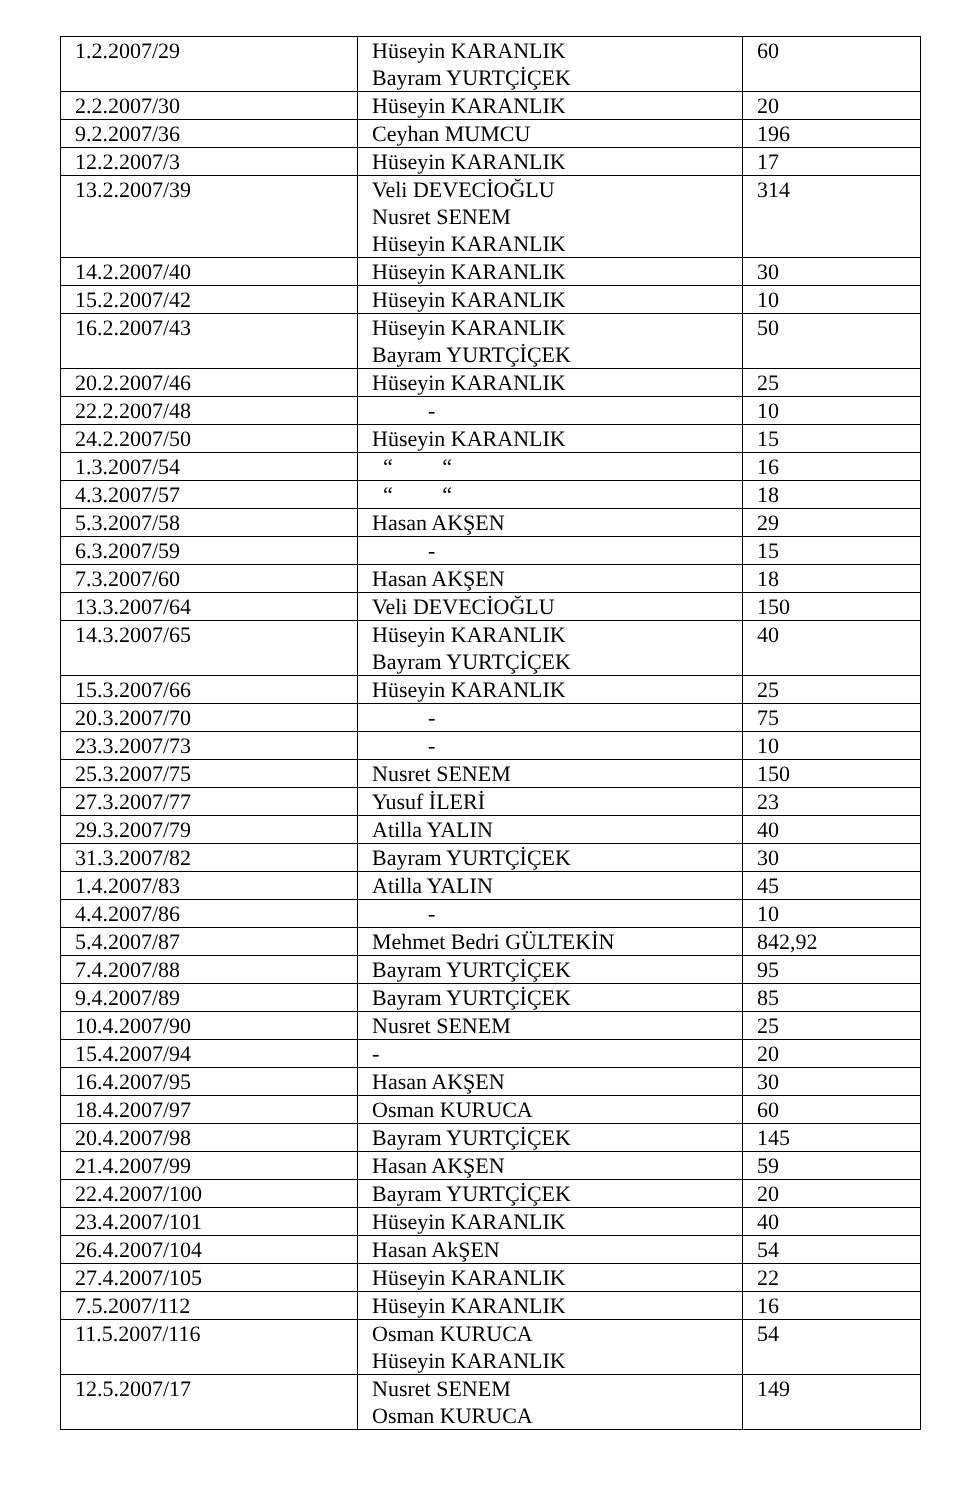| 1.2.2007/29 | Hüseyin KARANLIK Bayram YURTÇİÇEK | 60 |
| 2.2.2007/30 | Hüseyin KARANLIK | 20 |
| 9.2.2007/36 | Ceyhan MUMCU | 196 |
| 12.2.2007/3 | Hüseyin KARANLIK | 17 |
| 13.2.2007/39 | Veli DEVECİOĞLU Nusret SENEM Hüseyin KARANLIK | 314 |
| 14.2.2007/40 | Hüseyin KARANLIK | 30 |
| 15.2.2007/42 | Hüseyin KARANLIK | 10 |
| 16.2.2007/43 | Hüseyin KARANLIK Bayram YURTÇİÇEK | 50 |
| 20.2.2007/46 | Hüseyin KARANLIK | 25 |
| 22.2.2007/48 | - | 10 |
| 24.2.2007/50 | Hüseyin KARANLIK | 15 |
| 1.3.2007/54 | “ “ | 16 |
| 4.3.2007/57 | “ “ | 18 |
| 5.3.2007/58 | Hasan AKŞEN | 29 |
| 6.3.2007/59 | - | 15 |
| 7.3.2007/60 | Hasan AKŞEN | 18 |
| 13.3.2007/64 | Veli DEVECİOĞLU | 150 |
| 14.3.2007/65 | Hüseyin KARANLIK Bayram YURTÇİÇEK | 40 |
| 15.3.2007/66 | Hüseyin KARANLIK | 25 |
| 20.3.2007/70 | - | 75 |
| 23.3.2007/73 | - | 10 |
| 25.3.2007/75 | Nusret SENEM | 150 |
| 27.3.2007/77 | Yusuf İLERİ | 23 |
| 29.3.2007/79 | Atilla YALIN | 40 |
| 31.3.2007/82 | Bayram YURTÇİÇEK | 30 |
| 1.4.2007/83 | Atilla YALIN | 45 |
| 4.4.2007/86 | - | 10 |
| 5.4.2007/87 | Mehmet Bedri GÜLTEKİN | 842,92 |
| 7.4.2007/88 | Bayram YURTÇİÇEK | 95 |
| 9.4.2007/89 | Bayram YURTÇİÇEK | 85 |
| 10.4.2007/90 | Nusret SENEM | 25 |
| 15.4.2007/94 | - | 20 |
| 16.4.2007/95 | Hasan AKŞEN | 30 |
| 18.4.2007/97 | Osman KURUCA | 60 |
| 20.4.2007/98 | Bayram YURTÇİÇEK | 145 |
| 21.4.2007/99 | Hasan AKŞEN | 59 |
| 22.4.2007/100 | Bayram YURTÇİÇEK | 20 |
| 23.4.2007/101 | Hüseyin KARANLIK | 40 |
| 26.4.2007/104 | Hasan AkŞEN | 54 |
| 27.4.2007/105 | Hüseyin KARANLIK | 22 |
| 7.5.2007/112 | Hüseyin KARANLIK | 16 |
| 11.5.2007/116 | Osman KURUCA Hüseyin KARANLIK | 54 |
| 12.5.2007/17 | Nusret SENEM Osman KURUCA | 149 |